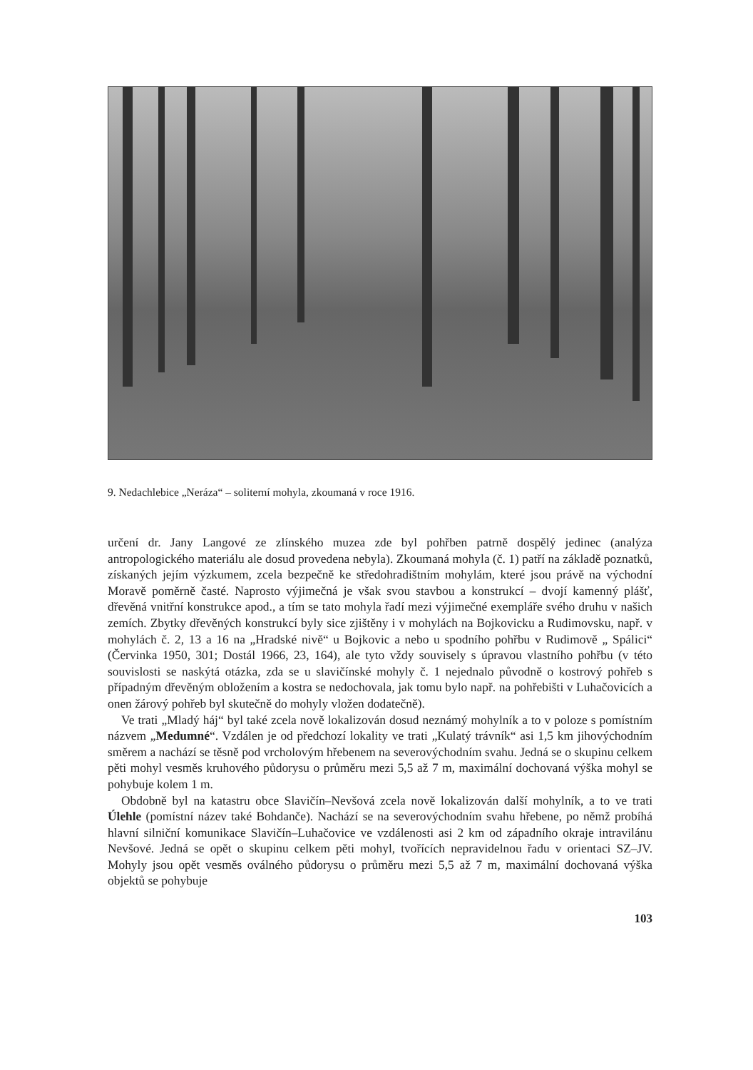9. Nedachlebice „Neráza“ – soliterní mohyla, zkoumaná v roce 1916.
určení dr. Jany Langové ze zlínského muzea zde byl pohřben patrně dospělý jedinec (analýza antropologického materiálu ale dosud provedena nebyla). Zkoumaná mohyla (č. 1) patří na základě poznatků, získaných jejím výzkumem, zcela bezpečně ke středohradištním mohylám, které jsou právě na východní Moravě poměrně časté. Naprosto výjimečná je však svou stavbou a konstrukcí – dvojí kamenný plášť, dřevěná vnitřní konstrukce apod., a tím se tato mohyla řadí mezi výjimečné exempláře svého druhu v našich zemích. Zbytky dřevěných konstrukcí byly sice zjištěny i v mohylách na Bojkovicku a Rudimovsku, např. v mohylách č. 2, 13 a 16 na „Hradské nivě“ u Bojkovic a nebo u spodního pohřbu v Rudimově „ Spálici“ (Červinka 1950, 301; Dostál 1966, 23, 164), ale tyto vždy souvisely s úpravou vlastního pohřbu (v této souvislosti se naskýtá otázka, zda se u slavičínské mohyly č. 1 nejednalo původně o kostrový pohřeb s případným dřevěným obložením a kostra se nedochovala, jak tomu bylo např. na pohřebišti v Luhačovicích a onen žárový pohřeb byl skutečně do mohyly vložen dodatečně).
Ve trati „Mladý háj“ byl také zcela nově lokalizován dosud neznámý mohylník a to v poloze s pomístním názvem „Medumné“. Vzdálen je od předchozí lokality ve trati „Kulatý trávník“ asi 1,5 km jihovýchodním směrem a nachází se těsně pod vrcholovým hřebenem na severovýchodním svahu. Jedná se o skupinu celkem pěti mohyl vesměs kruhového půdorysu o průměru mezi 5,5 až 7 m, maximální dochovaná výška mohyl se pohybuje kolem 1 m.
Obdobně byl na katastru obce Slavičín–Nevšová zcela nově lokalizován další mohylník, a to ve trati Úlehle (pomístní název také Bohdanče). Nachází se na severovýchodním svahu hřebene, po němž probíhá hlavní silniční komunikace Slavičín–Luhačovice ve vzdálenosti asi 2 km od západního okraje intravilánu Nevšové. Jedná se opět o skupinu celkem pěti mohyl, tvořících nepravidelnou řadu v orientaci SZ–JV. Mohyly jsou opět vesměs oválného půdorysu o průměru mezi 5,5 až 7 m, maximální dochovaná výška objektů se pohybuje
103